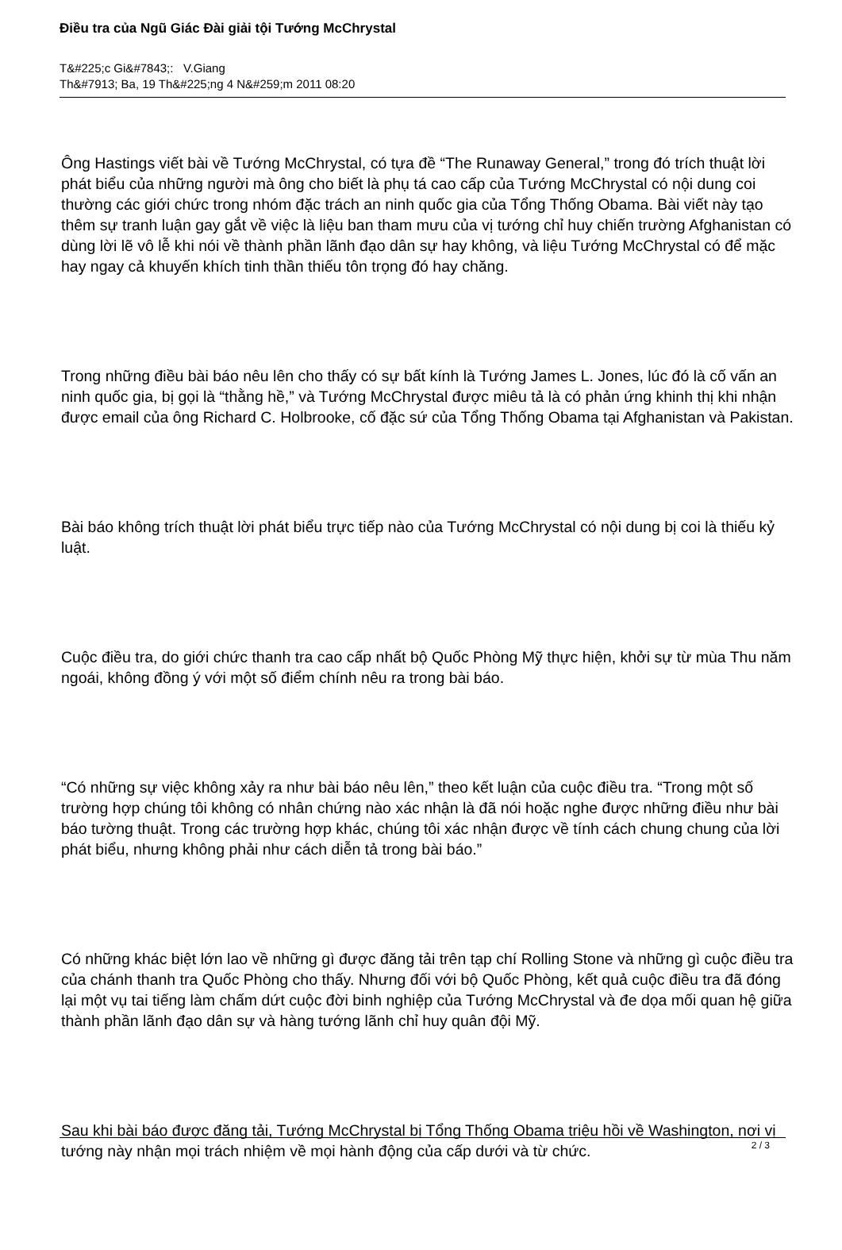Điều tra của Ngũ Giác Đài giải tội Tướng McChrystal
T&#225;c Gi&#7843;: V.Giang
Th&#7913; Ba, 19 Th&#225;ng 4 N&#259;m 2011 08:20
Ông Hastings viết bài về Tướng McChrystal, có tựa đề “The Runaway General,” trong đó trích thuật lời phát biểu của những người mà ông cho biết là phụ tá cao cấp của Tướng McChrystal có nội dung coi thường các giới chức trong nhóm đặc trách an ninh quốc gia của Tổng Thống Obama. Bài viết này tạo thêm sự tranh luận gay gắt về việc là liệu ban tham mưu của vị tướng chỉ huy chiến trường Afghanistan có dùng lời lẽ vô lễ khi nói về thành phần lãnh đạo dân sự hay không, và liệu Tướng McChrystal có để mặc hay ngay cả khuyến khích tinh thần thiếu tôn trọng đó hay chăng.
Trong những điều bài báo nêu lên cho thấy có sự bất kính là Tướng James L. Jones, lúc đó là cố vấn an ninh quốc gia, bị gọi là “thằng hề,” và Tướng McChrystal được miêu tả là có phản ứng khinh thị khi nhận được email của ông Richard C. Holbrooke, cố đặc sứ của Tổng Thống Obama tại Afghanistan và Pakistan.
Bài báo không trích thuật lời phát biểu trực tiếp nào của Tướng McChrystal có nội dung bị coi là thiếu kỷ luật.
Cuộc điều tra, do giới chức thanh tra cao cấp nhất bộ Quốc Phòng Mỹ thực hiện, khởi sự từ mùa Thu năm ngoái, không đồng ý với một số điểm chính nêu ra trong bài báo.
“Có những sự việc không xảy ra như bài báo nêu lên,” theo kết luận của cuộc điều tra. “Trong một số trường hợp chúng tôi không có nhân chứng nào xác nhận là đã nói hoặc nghe được những điều như bài báo tường thuật. Trong các trường hợp khác, chúng tôi xác nhận được về tính cách chung chung của lời phát biểu, nhưng không phải như cách diễn tả trong bài báo.”
Có những khác biệt lớn lao về những gì được đăng tải trên tạp chí Rolling Stone và những gì cuộc điều tra của chánh thanh tra Quốc Phòng cho thấy. Nhưng đối với bộ Quốc Phòng, kết quả cuộc điều tra đã đóng lại một vụ tai tiếng làm chấm dứt cuộc đời binh nghiệp của Tướng McChrystal và đe dọa mối quan hệ giữa thành phần lãnh đạo dân sự và hàng tướng lãnh chỉ huy quân đội Mỹ.
Sau khi bài báo được đăng tải, Tướng McChrystal bị Tổng Thống Obama triệu hồi về Washington, nơi vị tướng này nhận mọi trách nhiệm về mọi hành động của cấp dưới và từ chức.
2 / 3